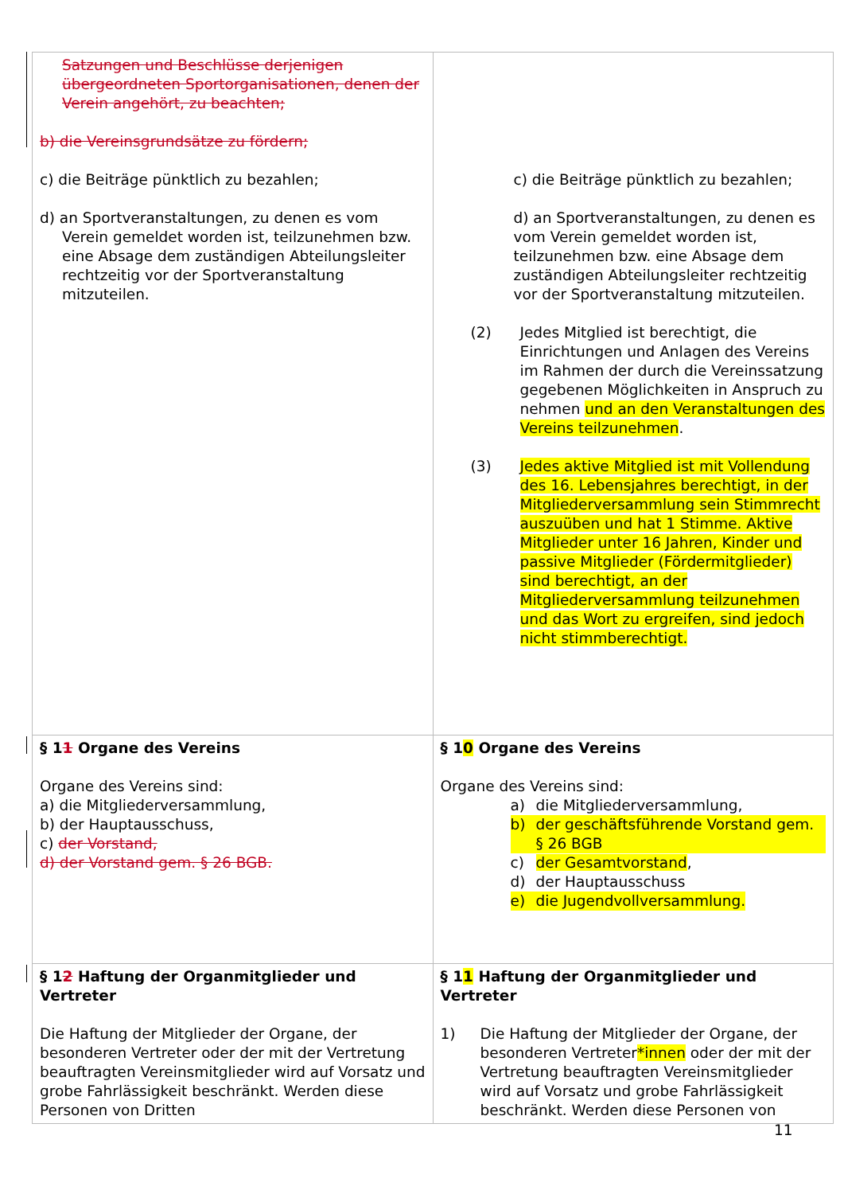| Satzungen und Beschlüsse derjenigen übergeordneten Sportorganisationen, denen der Verein angehört, zu beachten; b) die Vereinsgrundsätze zu fördern; c) die Beiträge pünktlich zu bezahlen; d) an Sportveranstaltungen, zu denen es vom Verein gemeldet worden ist, teilzunehmen bzw. eine Absage dem zuständigen Abteilungsleiter rechtzeitig vor der Sportveranstaltung mitzuteilen. | c) die Beiträge pünktlich zu bezahlen; d) an Sportveranstaltungen, zu denen es vom Verein gemeldet worden ist, teilzunehmen bzw. eine Absage dem zuständigen Abteilungsleiter rechtzeitig vor der Sportveranstaltung mitzuteilen. (2) Jedes Mitglied ist berechtigt, die Einrichtungen und Anlagen des Vereins im Rahmen der durch die Vereinssatzung gegebenen Möglichkeiten in Anspruch zu nehmen und an den Veranstaltungen des Vereins teilzunehmen . (3) Jedes aktive Mitglied ist mit Vollendung des 16. Lebensjahres berechtigt, in der Mitgliederversammlung sein Stimmrecht auszuüben und hat 1 Stimme. Aktive Mitglieder unter 16 Jahren, Kinder und passive Mitglieder (Fördermitglieder) sind berechtigt, an der Mitgliederversammlung teilzunehmen und das Wort zu ergreifen, sind jedoch nicht stimmberechtigt. |
| § 1 1 Organe des Vereins Organe des Vereins sind: a) die Mitgliederversammlung, b) der Hauptausschuss, c) der Vorstand, d) der Vorstand gem. § 26 BGB. | § 1 0 Organe des Vereins Organe des Vereins sind: a) die Mitgliederversammlung, b) der geschäftsführende Vorstand gem. § 26 BGB c) der Gesamtvorstand , d) der Hauptausschuss e) die Jugendvollversammlung. |
| § 1 2 Haftung der Organmitglieder und Vertreter Die Haftung der Mitglieder der Organe, der besonderen Vertreter oder der mit der Vertretung beauftragten Vereinsmitglieder wird auf Vorsatz und grobe Fahrlässigkeit beschränkt. Werden diese Personen von Dritten | § 1 1 Haftung der Organmitglieder und Vertreter 1) Die Haftung der Mitglieder der Organe, der besonderen Vertreter *innen oder der mit der Vertretung beauftragten Vereinsmitglieder wird auf Vorsatz und grobe Fahrlässigkeit beschränkt. Werden diese Personen von |
11